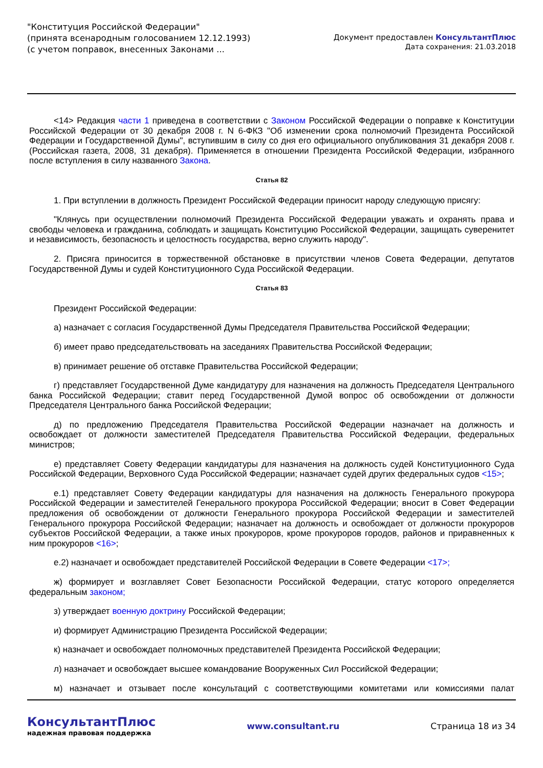"Конституция Российской Федерации"
(принята всенародным голосованием 12.12.1993)
(с учетом поправок, внесенных Законами ...
Документ предоставлен КонсультантПлюс
Дата сохранения: 21.03.2018
<14> Редакция части 1 приведена в соответствии с Законом Российской Федерации о поправке к Конституции Российской Федерации от 30 декабря 2008 г. N 6-ФКЗ "Об изменении срока полномочий Президента Российской Федерации и Государственной Думы", вступившим в силу со дня его официального опубликования 31 декабря 2008 г. (Российская газета, 2008, 31 декабря). Применяется в отношении Президента Российской Федерации, избранного после вступления в силу названного Закона.
Статья 82
1. При вступлении в должность Президент Российской Федерации приносит народу следующую присягу:
"Клянусь при осуществлении полномочий Президента Российской Федерации уважать и охранять права и свободы человека и гражданина, соблюдать и защищать Конституцию Российской Федерации, защищать суверенитет и независимость, безопасность и целостность государства, верно служить народу".
2. Присяга приносится в торжественной обстановке в присутствии членов Совета Федерации, депутатов Государственной Думы и судей Конституционного Суда Российской Федерации.
Статья 83
Президент Российской Федерации:
а) назначает с согласия Государственной Думы Председателя Правительства Российской Федерации;
б) имеет право председательствовать на заседаниях Правительства Российской Федерации;
в) принимает решение об отставке Правительства Российской Федерации;
г) представляет Государственной Думе кандидатуру для назначения на должность Председателя Центрального банка Российской Федерации; ставит перед Государственной Думой вопрос об освобождении от должности Председателя Центрального банка Российской Федерации;
д) по предложению Председателя Правительства Российской Федерации назначает на должность и освобождает от должности заместителей Председателя Правительства Российской Федерации, федеральных министров;
е) представляет Совету Федерации кандидатуры для назначения на должность судей Конституционного Суда Российской Федерации, Верховного Суда Российской Федерации; назначает судей других федеральных судов <15>;
е.1) представляет Совету Федерации кандидатуры для назначения на должность Генерального прокурора Российской Федерации и заместителей Генерального прокурора Российской Федерации; вносит в Совет Федерации предложения об освобождении от должности Генерального прокурора Российской Федерации и заместителей Генерального прокурора Российской Федерации; назначает на должность и освобождает от должности прокуроров субъектов Российской Федерации, а также иных прокуроров, кроме прокуроров городов, районов и приравненных к ним прокуроров <16>;
е.2) назначает и освобождает представителей Российской Федерации в Совете Федерации <17>;
ж) формирует и возглавляет Совет Безопасности Российской Федерации, статус которого определяется федеральным законом;
з) утверждает военную доктрину Российской Федерации;
и) формирует Администрацию Президента Российской Федерации;
к) назначает и освобождает полномочных представителей Президента Российской Федерации;
л) назначает и освобождает высшее командование Вооруженных Сил Российской Федерации;
м) назначает и отзывает после консультаций с соответствующими комитетами или комиссиями палат
КонсультантПлюс
надежная правовая поддержка
www.consultant.ru Страница 18 из 34